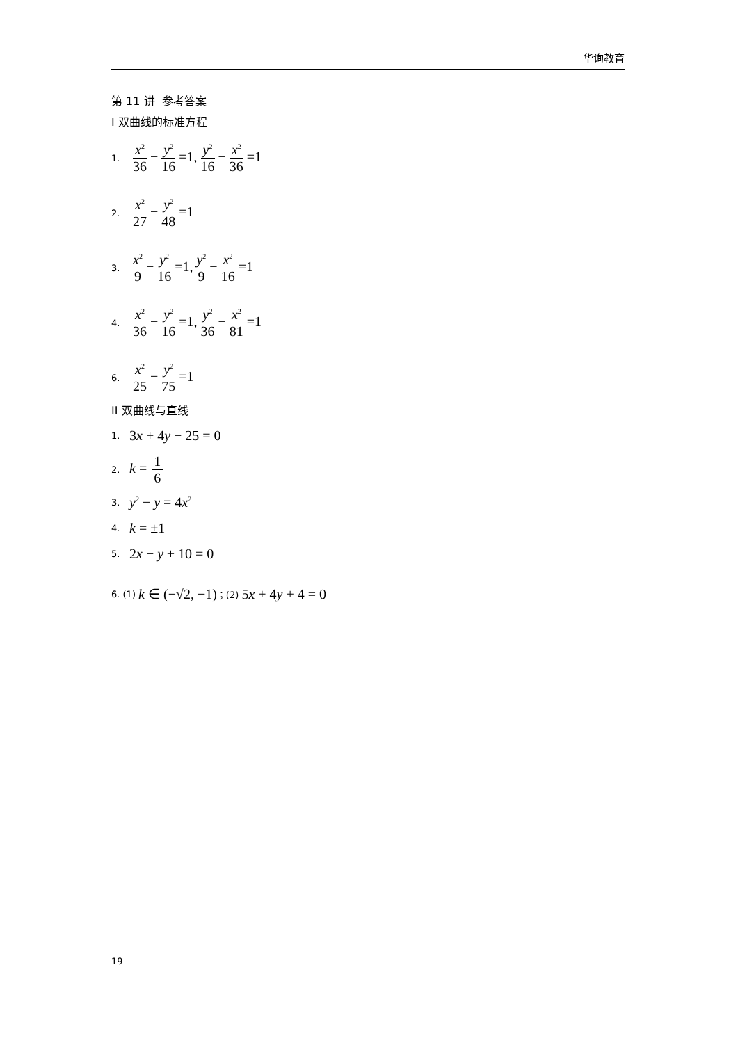华询教育
第 11 讲 参考答案
I 双曲线的标准方程
1. x<sup>2</sup> 36−y<sup>2</sup> 16=1,y<sup>2</sup> 16−x<sup>2</sup> 36=1
2. x<sup>2</sup> 27−y<sup>2</sup> 48=1
3. x<sup>2</sup> 9−y<sup>2</sup> 16=1,y<sup>2</sup> 9−x<sup>2</sup> 16=1
4. x<sup>2</sup> 36−y<sup>2</sup> 16=1,y<sup>2</sup> 36−x<sup>2</sup> 81=1
6. x<sup>2</sup> 25−y<sup>2</sup> 75=1
II 双曲线与直线
1. 3x + 4y − 25 = 0
2. k = 1 6
3. y<sup>2</sup> − y = 4x<sup>2</sup>
4. k = ±1
5. 2x − y ± 10 = 0
6. (1) k ∈ (−√2, −1) ；(2) 5x + 4y + 4 = 0
19